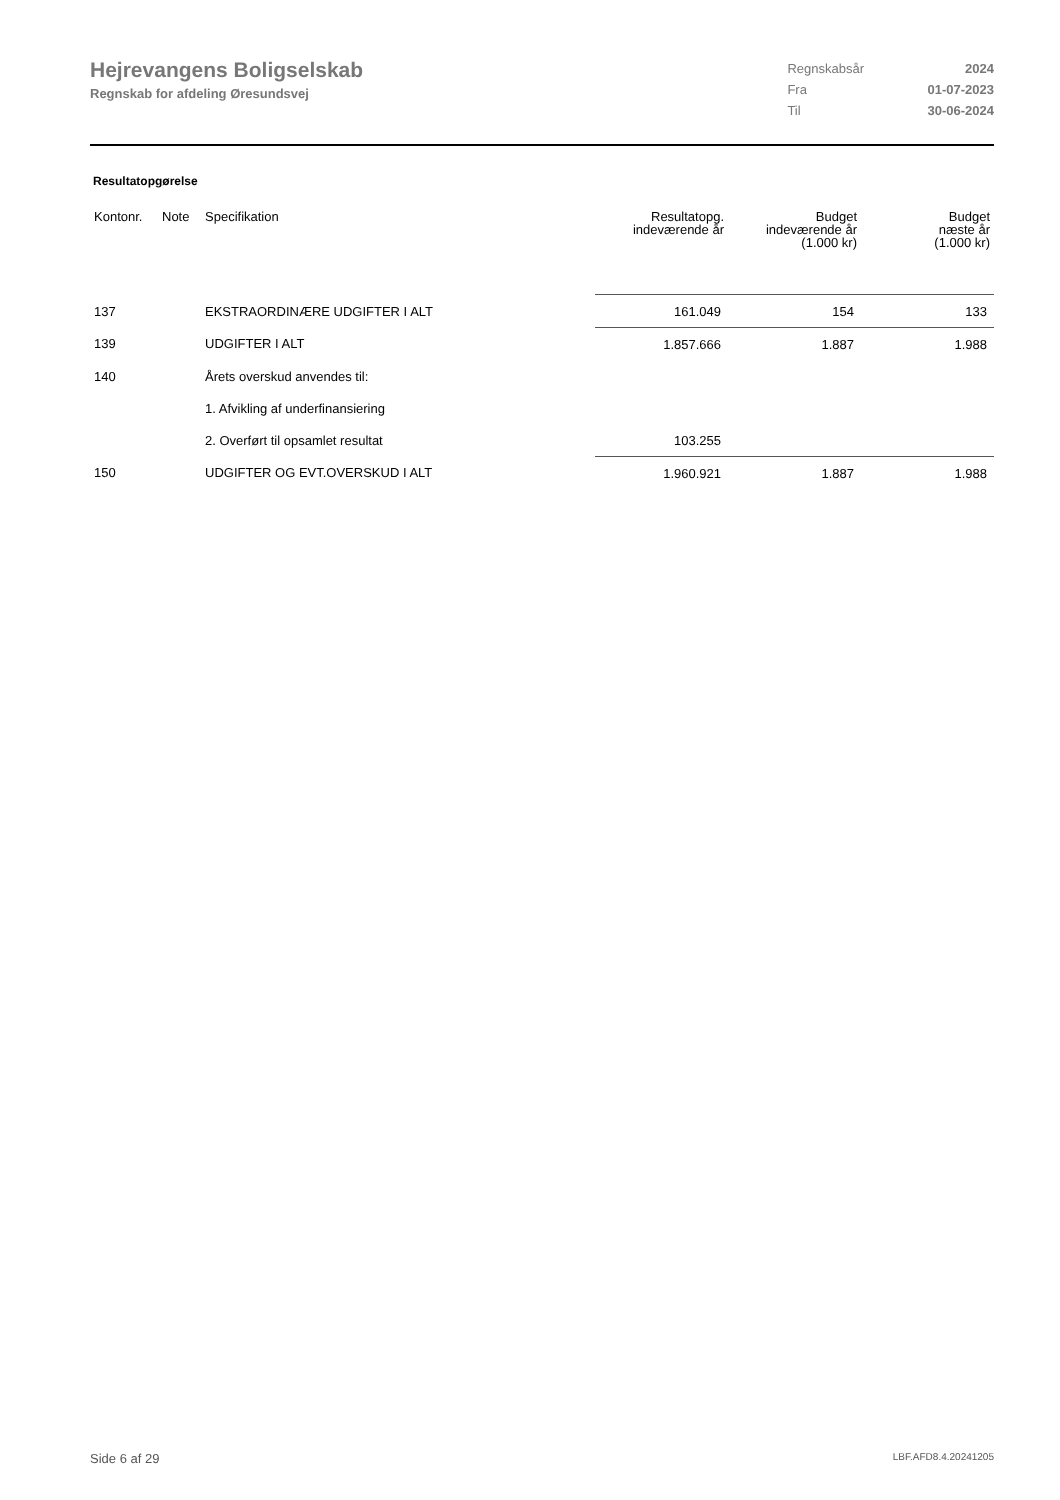Hejrevangens Boligselskab
Regnskab for afdeling Øresundsvej
| Regnskabsår | 2024 |
| Fra | 01-07-2023 |
| Til | 30-06-2024 |
Resultatopgørelse
| Kontonr. | Note | Specifikation | Resultatopg. indeværende år | Budget indeværende år (1.000 kr) | Budget næste år (1.000 kr) |
| --- | --- | --- | --- | --- | --- |
| 137 | | EKSTRAORDINÆRE UDGIFTER I ALT | 161.049 | 154 | 133 |
| 139 | | UDGIFTER I ALT | 1.857.666 | 1.887 | 1.988 |
| 140 | | Årets overskud anvendes til: | | | |
| | | 1. Afvikling af underfinansiering | | | |
| | | 2. Overført til opsamlet resultat | 103.255 | | |
| 150 | | UDGIFTER OG EVT.OVERSKUD I ALT | 1.960.921 | 1.887 | 1.988 |
Side 6 af 29 LBF.AFD8.4.20241205